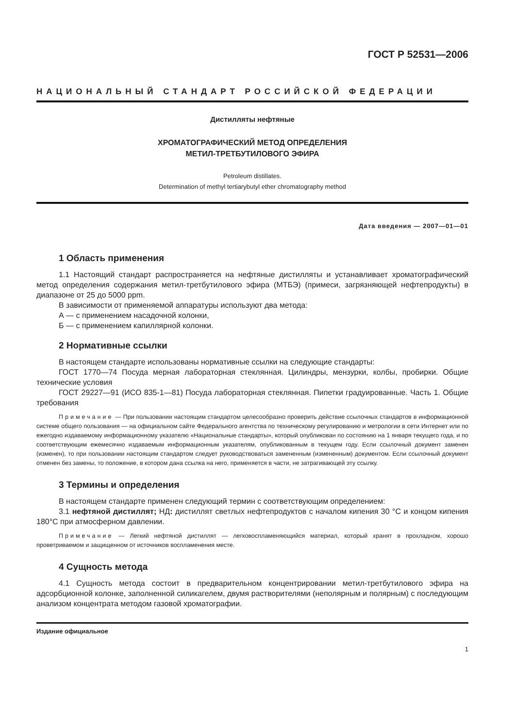ГОСТ Р 52531—2006
НАЦИОНАЛЬНЫЙ СТАНДАРТ РОССИЙСКОЙ ФЕДЕРАЦИИ
Дистилляты нефтяные
ХРОМАТОГРАФИЧЕСКИЙ МЕТОД ОПРЕДЕЛЕНИЯ
МЕТИЛ-ТРЕТБУТИЛОВОГО ЭФИРА
Petroleum distillates.
Determination of methyl tertiarybutyl ether chromatography method
Дата введения — 2007—01—01
1 Область применения
1.1 Настоящий стандарт распространяется на нефтяные дистилляты и устанавливает хроматографический метод определения содержания метил-третбутилового эфира (МТБЭ) (примеси, загрязняющей нефтепродукты) в диапазоне от 25 до 5000 ppm.
В зависимости от применяемой аппаратуры используют два метода:
А — с применением насадочной колонки,
Б — с применением капиллярной колонки.
2 Нормативные ссылки
В настоящем стандарте использованы нормативные ссылки на следующие стандарты:
ГОСТ 1770—74 Посуда мерная лабораторная стеклянная. Цилиндры, мензурки, колбы, пробирки. Общие технические условия
ГОСТ 29227—91 (ИСО 835-1—81) Посуда лабораторная стеклянная. Пипетки градуированные. Часть 1. Общие требования
Примечание — При пользовании настоящим стандартом целесообразно проверить действие ссылочных стандартов в информационной системе общего пользования — на официальном сайте Федерального агентства по техническому регулированию и метрологии в сети Интернет или по ежегодно издаваемому информационному указателю «Национальные стандарты», который опубликован по состоянию на 1 января текущего года, и по соответствующим ежемесячно издаваемым информационным указателям, опубликованным в текущем году. Если ссылочный документ заменен (изменен), то при пользовании настоящим стандартом следует руководствоваться замененным (измененным) документом. Если ссылочный документ отменен без замены, то положение, в котором дана ссылка на него, применяется в части, не затрагивающей эту ссылку.
3 Термины и определения
В настоящем стандарте применен следующий термин с соответствующим определением:
3.1 нефтяной дистиллят; НД: дистиллят светлых нефтепродуктов с началом кипения 30 °С и концом кипения 180°С при атмосферном давлении.
Примечание — Легкий нефтяной дистиллят — легковоспламеняющийся материал, который хранят в прохладном, хорошо проветриваемом и защищенном от источников воспламенения месте.
4 Сущность метода
4.1 Сущность метода состоит в предварительном концентрировании метил-третбутилового эфира на адсорбционной колонке, заполненной силикагелем, двумя растворителями (неполярным и полярным) с последующим анализом концентрата методом газовой хроматографии.
Издание официальное
1